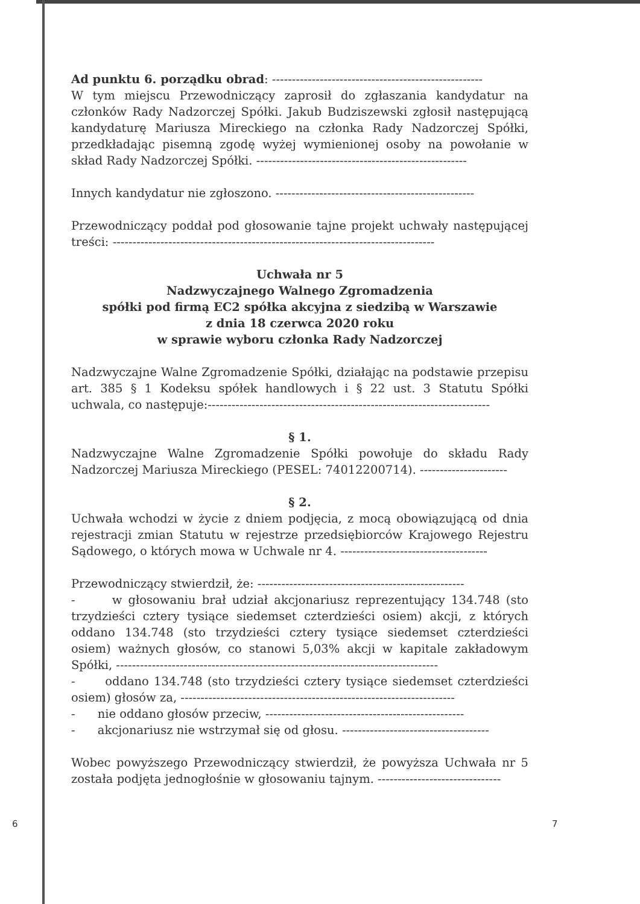Ad punktu 6. porządku obrad: -----------------------------------------------------
W tym miejscu Przewodniczący zaprosił do zgłaszania kandydatur na członków Rady Nadzorczej Spółki. Jakub Budziszewski zgłosił następującą kandydaturę Mariusza Mireckiego na członka Rady Nadzorczej Spółki, przedkładając pisemną zgodę wyżej wymienionej osoby na powołanie w skład Rady Nadzorczej Spółki. -----------------------------------------------------
Innych kandydatur nie zgłoszono. --------------------------------------------------
Przewodniczący poddał pod głosowanie tajne projekt uchwały następującej treści: ---------------------------------------------------------------------------------
Uchwała nr 5
Nadzwyczajnego Walnego Zgromadzenia
spółki pod firmą EC2 spółka akcyjna z siedzibą w Warszawie
z dnia 18 czerwca 2020 roku
w sprawie wyboru członka Rady Nadzorczej
Nadzwyczajne Walne Zgromadzenie Spółki, działając na podstawie przepisu art. 385 § 1 Kodeksu spółek handlowych i § 22 ust. 3 Statutu Spółki uchwala, co następuje:-----------------------------------------------------------------------
§ 1.
Nadzwyczajne Walne Zgromadzenie Spółki powołuje do składu Rady Nadzorczej Mariusza Mireckiego (PESEL: 74012200714). ----------------------
§ 2.
Uchwała wchodzi w życie z dniem podjęcia, z mocą obowiązującą od dnia rejestracji zmian Statutu w rejestrze przedsiębiorców Krajowego Rejestru Sądowego, o których mowa w Uchwale nr 4. -------------------------------------
Przewodniczący stwierdził, że: ----------------------------------------------------
- w głosowaniu brał udział akcjonariusz reprezentujący 134.748 (sto trzydzieści cztery tysiące siedemset czterdzieści osiem) akcji, z których oddano 134.748 (sto trzydzieści cztery tysiące siedemset czterdzieści osiem) ważnych głosów, co stanowi 5,03% akcji w kapitale zakładowym Spółki, ---------------------------------------------------------------------------------
- oddano 134.748 (sto trzydzieści cztery tysiące siedemset czterdzieści osiem) głosów za, ---------------------------------------------------------------------
- nie oddano głosów przeciw, --------------------------------------------------
- akcjonariusz nie wstrzymał się od głosu. -------------------------------------
Wobec powyższego Przewodniczący stwierdził, że powyższa Uchwała nr 5 została podjęta jednogłośnie w głosowaniu tajnym. -------------------------------
6 7